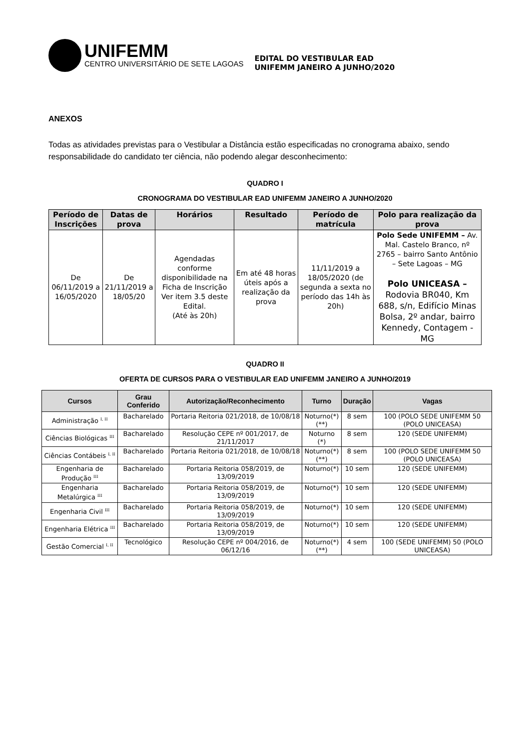UNIFEMM
CENTRO UNIVERSITÁRIO DE SETE LAGOAS
EDITAL DO VESTIBULAR EAD
UNIFEMM JANEIRO A JUNHO/2020
ANEXOS
Todas as atividades previstas para o Vestibular a Distância estão especificadas no cronograma abaixo, sendo responsabilidade do candidato ter ciência, não podendo alegar desconhecimento:
QUADRO I
CRONOGRAMA DO VESTIBULAR EAD UNIFEMM JANEIRO A JUNHO/2020
| Período de Inscrições | Datas de prova | Horários | Resultado | Período de matrícula | Polo para realização da prova |
| --- | --- | --- | --- | --- | --- |
| De 06/11/2019 a 16/05/2020 | De 21/11/2019 a 18/05/20 | Agendadas conforme disponibilidade na Ficha de Inscrição Ver item 3.5 deste Edital. (Até às 20h) | Em até 48 horas úteis após a realização da prova | 11/11/2019 a 18/05/2020 (de segunda a sexta no período das 14h às 20h) | Polo Sede UNIFEMM – Av. Mal. Castelo Branco, nº 2765 – bairro Santo Antônio – Sete Lagoas – MG Polo UNICEASA – Rodovia BR040, Km 688, s/n, Edifício Minas Bolsa, 2º andar, bairro Kennedy, Contagem - MG |
QUADRO II
OFERTA DE CURSOS PARA O VESTIBULAR EAD UNIFEMM JANEIRO A JUNHO/2019
| Cursos | Grau Conferido | Autorização/Reconhecimento | Turno | Duração | Vagas |
| --- | --- | --- | --- | --- | --- |
| Administração <sup>I, II</sup> | Bacharelado | Portaria Reitoria 021/2018, de 10/08/18 | Noturno(*) (**) | 8 sem | 100 (POLO SEDE UNIFEMM 50 (POLO UNICEASA) |
| Ciências Biológicas <sup>III</sup> | Bacharelado | Resolução CEPE nº 001/2017, de 21/11/2017 | Noturno (*) | 8 sem | 120 (SEDE UNIFEMM) |
| Ciências Contábeis <sup>I, II</sup> | Bacharelado | Portaria Reitoria 021/2018, de 10/08/18 | Noturno(*) (**) | 8 sem | 100 (POLO SEDE UNIFEMM 50 (POLO UNICEASA) |
| Engenharia de Produção <sup>III</sup> | Bacharelado | Portaria Reitoria 058/2019, de 13/09/2019 | Noturno(*) | 10 sem | 120 (SEDE UNIFEMM) |
| Engenharia Metalúrgica <sup>III</sup> | Bacharelado | Portaria Reitoria 058/2019, de 13/09/2019 | Noturno(*) | 10 sem | 120 (SEDE UNIFEMM) |
| Engenharia Civil <sup>III</sup> | Bacharelado | Portaria Reitoria 058/2019, de 13/09/2019 | Noturno(*) | 10 sem | 120 (SEDE UNIFEMM) |
| Engenharia Elétrica <sup>III</sup> | Bacharelado | Portaria Reitoria 058/2019, de 13/09/2019 | Noturno(*) | 10 sem | 120 (SEDE UNIFEMM) |
| Gestão Comercial <sup>I, II</sup> | Tecnológico | Resolução CEPE nº 004/2016, de 06/12/16 | Noturno(*) (**) | 4 sem | 100 (SEDE UNIFEMM) 50 (POLO UNICEASA) |